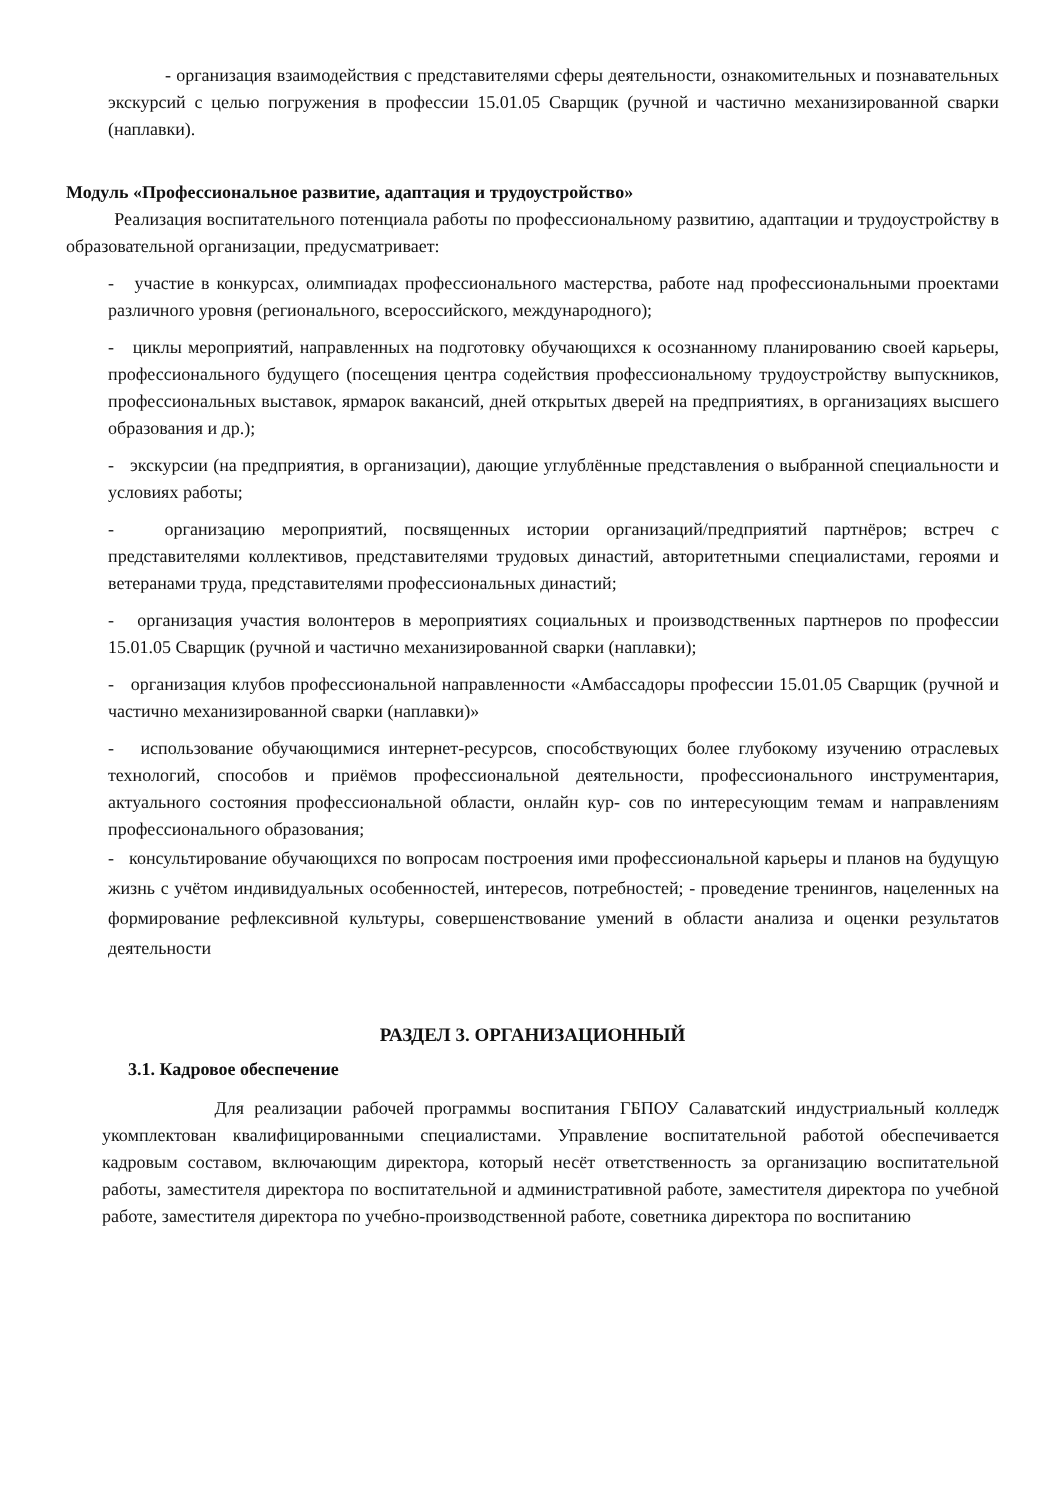- организация взаимодействия с представителями сферы деятельности, ознакомительных и познавательных экскурсий с целью погружения в профессии 15.01.05 Сварщик (ручной и частично механизированной сварки (наплавки).
Модуль «Профессиональное развитие, адаптация и трудоустройство»
Реализация воспитательного потенциала работы по профессиональному развитию, адаптации и трудоустройству в образовательной организации, предусматривает:
- участие в конкурсах, олимпиадах профессионального мастерства, работе над профессиональными проектами различного уровня (регионального, всероссийского, международного);
- циклы мероприятий, направленных на подготовку обучающихся к осознанному планированию своей карьеры, профессионального будущего (посещения центра содействия профессиональному трудоустройству выпускников, профессиональных выставок, ярмарок вакансий, дней открытых дверей на предприятиях, в организациях высшего образования и др.);
- экскурсии (на предприятия, в организации), дающие углублённые представления о выбранной специальности и условиях работы;
- организацию мероприятий, посвященных истории организаций/предприятий партнёров; встреч с представителями коллективов, представителями трудовых династий, авторитетными специалистами, героями и ветеранами труда, представителями профессиональных династий;
- организация участия волонтеров в мероприятиях социальных и производственных партнеров по профессии 15.01.05 Сварщик (ручной и частично механизированной сварки (наплавки);
- организация клубов профессиональной направленности «Амбассадоры профессии 15.01.05 Сварщик (ручной и частично механизированной сварки (наплавки)»
- использование обучающимися интернет-ресурсов, способствующих более глубокому изучению отраслевых технологий, способов и приёмов профессиональной деятельности, профессионального инструментария, актуального состояния профессиональной области, онлайн кур- сов по интересующим темам и направлениям профессионального образования;
- консультирование обучающихся по вопросам построения ими профессиональной карьеры и планов на будущую жизнь с учётом индивидуальных особенностей, интересов, потребностей; - проведение тренингов, нацеленных на формирование рефлексивной культуры, совершенствование умений в области анализа и оценки результатов деятельности
РАЗДЕЛ 3. ОРГАНИЗАЦИОННЫЙ
3.1. Кадровое обеспечение
Для реализации рабочей программы воспитания ГБПОУ Салаватский индустриальный колледж укомплектован квалифицированными специалистами. Управление воспитательной работой обеспечивается кадровым составом, включающим директора, который несёт ответственность за организацию воспитательной работы, заместителя директора по воспитательной и административной работе, заместителя директора по учебной работе, заместителя директора по учебно-производственной работе, советника директора по воспитанию